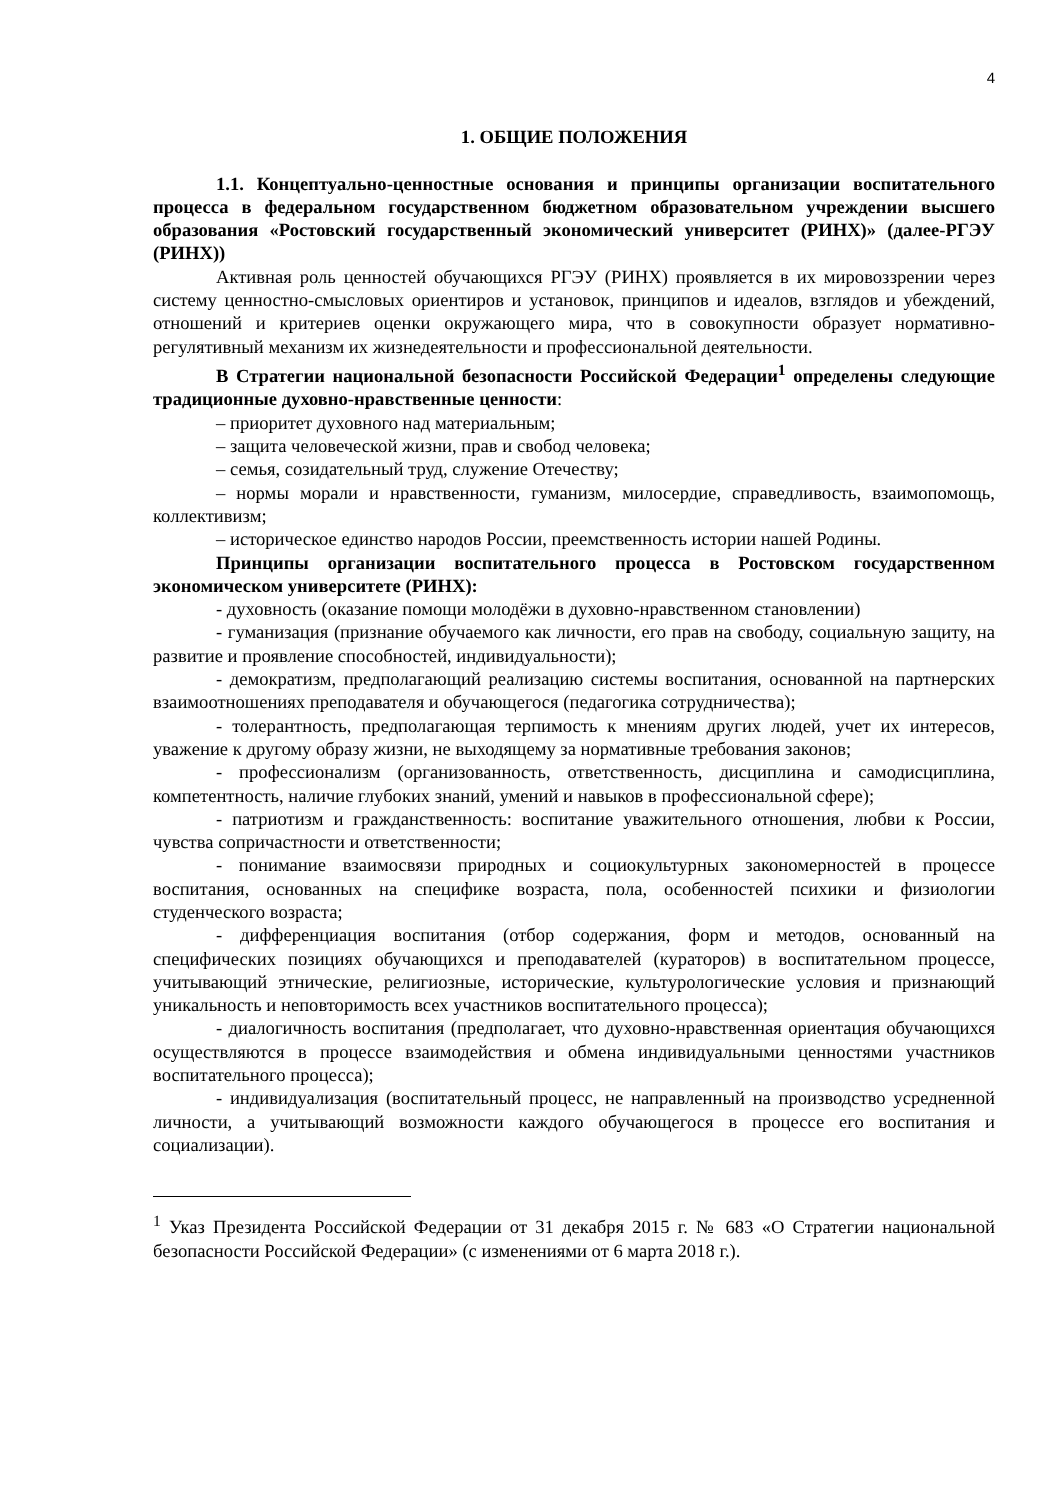4
1. ОБЩИЕ ПОЛОЖЕНИЯ
1.1. Концептуально-ценностные основания и принципы организации воспитательного процесса в федеральном государственном бюджетном образовательном учреждении высшего образования «Ростовский государственный экономический университет (РИНХ)» (далее-РГЭУ (РИНХ))
Активная роль ценностей обучающихся РГЭУ (РИНХ) проявляется в их мировоззрении через систему ценностно-смысловых ориентиров и установок, принципов и идеалов, взглядов и убеждений, отношений и критериев оценки окружающего мира, что в совокупности образует нормативно-регулятивный механизм их жизнедеятельности и профессиональной деятельности.
В Стратегии национальной безопасности Российской Федерации<sup>1</sup> определены следующие традиционные духовно-нравственные ценности:
– приоритет духовного над материальным;
– защита человеческой жизни, прав и свобод человека;
– семья, созидательный труд, служение Отечеству;
– нормы морали и нравственности, гуманизм, милосердие, справедливость, взаимопомощь, коллективизм;
– историческое единство народов России, преемственность истории нашей Родины.
Принципы организации воспитательного процесса в Ростовском государственном экономическом университете (РИНХ):
- духовность (оказание помощи молодёжи в духовно-нравственном становлении)
- гуманизация (признание обучаемого как личности, его прав на свободу, социальную защиту, на развитие и проявление способностей, индивидуальности);
- демократизм, предполагающий реализацию системы воспитания, основанной на партнерских взаимоотношениях преподавателя и обучающегося (педагогика сотрудничества);
- толерантность, предполагающая терпимость к мнениям других людей, учет их интересов, уважение к другому образу жизни, не выходящему за нормативные требования законов;
- профессионализм (организованность, ответственность, дисциплина и самодисциплина, компетентность, наличие глубоких знаний, умений и навыков в профессиональной сфере);
- патриотизм и гражданственность: воспитание уважительного отношения, любви к России, чувства сопричастности и ответственности;
- понимание взаимосвязи природных и социокультурных закономерностей в процессе воспитания, основанных на специфике возраста, пола, особенностей психики и физиологии студенческого возраста;
- дифференциация воспитания (отбор содержания, форм и методов, основанный на специфических позициях обучающихся и преподавателей (кураторов) в воспитательном процессе, учитывающий этнические, религиозные, исторические, культурологические условия и признающий уникальность и неповторимость всех участников воспитательного процесса);
- диалогичность воспитания (предполагает, что духовно-нравственная ориентация обучающихся осуществляются в процессе взаимодействия и обмена индивидуальными ценностями участников воспитательного процесса);
- индивидуализация (воспитательный процесс, не направленный на производство усредненной личности, а учитывающий возможности каждого обучающегося в процессе его воспитания и социализации).
<sup>1</sup> Указ Президента Российской Федерации от 31 декабря 2015 г. № 683 «О Стратегии национальной безопасности Российской Федерации» (с изменениями от 6 марта 2018 г.).